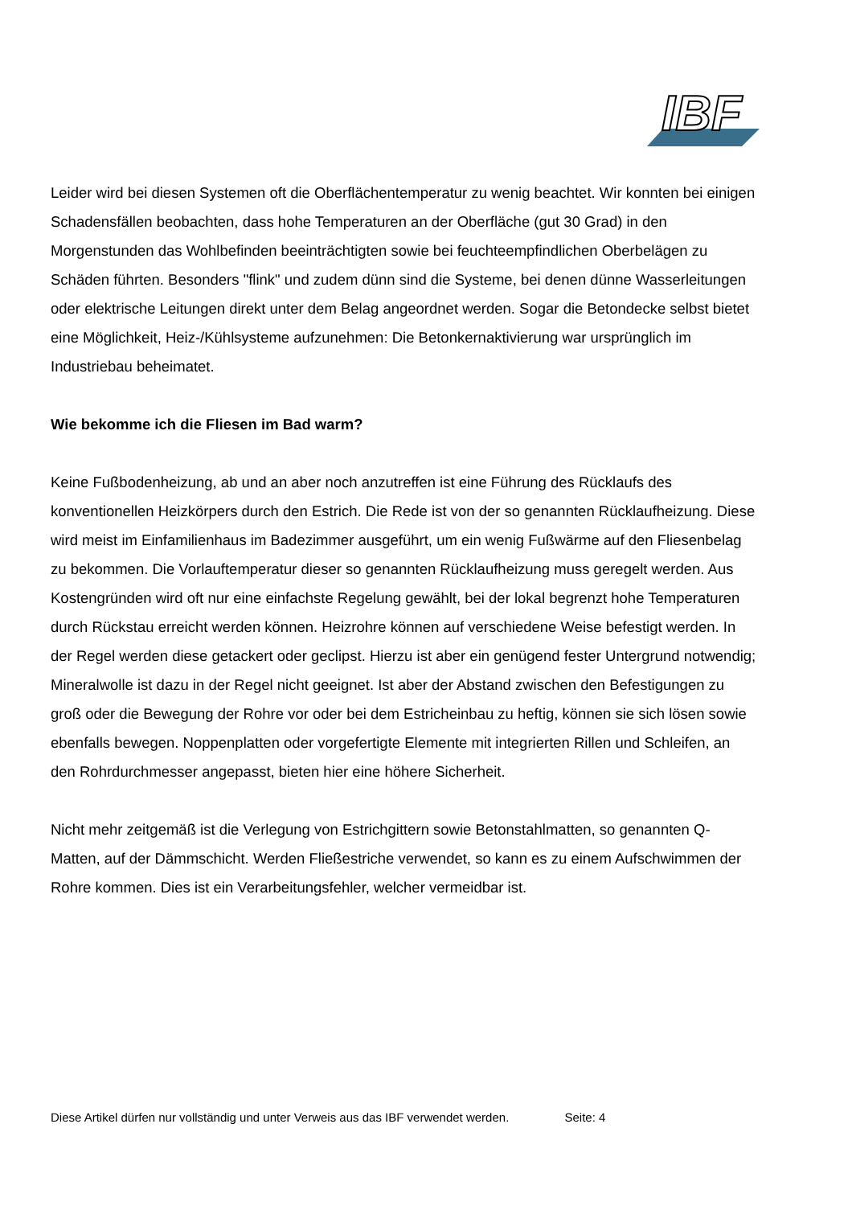IBF
Leider wird bei diesen Systemen oft die Oberflächentemperatur zu wenig beachtet. Wir konnten bei einigen Schadensfällen beobachten, dass hohe Temperaturen an der Oberfläche (gut 30 Grad) in den Morgenstunden das Wohlbefinden beeinträchtigten sowie bei feuchteempfindlichen Oberbelägen zu Schäden führten. Besonders "flink" und zudem dünn sind die Systeme, bei denen dünne Wasserleitungen oder elektrische Leitungen direkt unter dem Belag angeordnet werden. Sogar die Betondecke selbst bietet eine Möglichkeit, Heiz-/Kühlsysteme aufzunehmen: Die Betonkernaktivierung war ursprünglich im Industriebau beheimatet.
Wie bekomme ich die Fliesen im Bad warm?
Keine Fußbodenheizung, ab und an aber noch anzutreffen ist eine Führung des Rücklaufs des konventionellen Heizkörpers durch den Estrich. Die Rede ist von der so genannten Rücklaufheizung. Diese wird meist im Einfamilienhaus im Badezimmer ausgeführt, um ein wenig Fußwärme auf den Fliesenbelag zu bekommen. Die Vorlauftemperatur dieser so genannten Rücklaufheizung muss geregelt werden. Aus Kostengründen wird oft nur eine einfachste Regelung gewählt, bei der lokal begrenzt hohe Temperaturen durch Rückstau erreicht werden können. Heizrohre können auf verschiedene Weise befestigt werden. In der Regel werden diese getackert oder geclipst. Hierzu ist aber ein genügend fester Untergrund notwendig; Mineralwolle ist dazu in der Regel nicht geeignet. Ist aber der Abstand zwischen den Befestigungen zu groß oder die Bewegung der Rohre vor oder bei dem Estricheinbau zu heftig, können sie sich lösen sowie ebenfalls bewegen. Noppenplatten oder vorgefertigte Elemente mit integrierten Rillen und Schleifen, an den Rohrdurchmesser angepasst, bieten hier eine höhere Sicherheit.
Nicht mehr zeitgemäß ist die Verlegung von Estrichgittern sowie Betonstahlmatten, so genannten Q-Matten, auf der Dämmschicht. Werden Fließestriche verwendet, so kann es zu einem Aufschwimmen der Rohre kommen. Dies ist ein Verarbeitungsfehler, welcher vermeidbar ist.
Diese Artikel dürfen nur vollständig und unter Verweis aus das IBF verwendet werden. Seite: 4